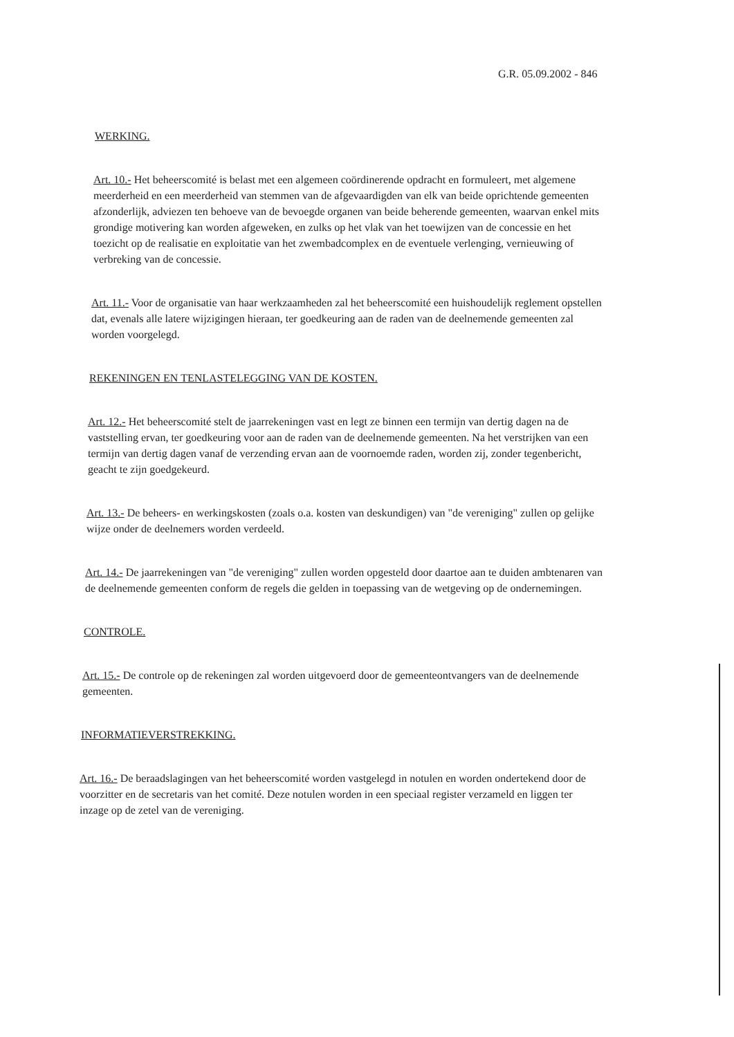G.R. 05.09.2002 - 846
WERKING.
Art. 10.- Het beheerscomité is belast met een algemeen coördinerende opdracht en formuleert, met algemene meerderheid en een meerderheid van stemmen van de afgevaardigden van elk van beide oprichtende gemeenten afzonderlijk, adviezen ten behoeve van de bevoegde organen van beide beherende gemeenten, waarvan enkel mits grondige motivering kan worden afgeweken, en zulks op het vlak van het toewijzen van de concessie en het toezicht op de realisatie en exploitatie van het zwembadcomplex en de eventuele verlenging, vernieuwing of verbreking van de concessie.
Art. 11.- Voor de organisatie van haar werkzaamheden zal het beheerscomité een huishoudelijk reglement opstellen dat, evenals alle latere wijzigingen hieraan, ter goedkeuring aan de raden van de deelnemende gemeenten zal worden voorgelegd.
REKENINGEN EN TENLASTELEGGING VAN DE KOSTEN.
Art. 12.- Het beheerscomité stelt de jaarrekeningen vast en legt ze binnen een termijn van dertig dagen na de vaststelling ervan, ter goedkeuring voor aan de raden van de deelnemende gemeenten. Na het verstrijken van een termijn van dertig dagen vanaf de verzending ervan aan de voornoemde raden, worden zij, zonder tegenbericht, geacht te zijn goedgekeurd.
Art. 13.- De beheers- en werkingskosten (zoals o.a. kosten van deskundigen) van "de vereniging" zullen op gelijke wijze onder de deelnemers worden verdeeld.
Art. 14.- De jaarrekeningen van "de vereniging" zullen worden opgesteld door daartoe aan te duiden ambtenaren van de deelnemende gemeenten conform de regels die gelden in toepassing van de wetgeving op de ondernemingen.
CONTROLE.
Art. 15.- De controle op de rekeningen zal worden uitgevoerd door de gemeenteontvangers van de deelnemende gemeenten.
INFORMATIEVERSTREKKING.
Art. 16.- De beraadslagingen van het beheerscomité worden vastgelegd in notulen en worden ondertekend door de voorzitter en de secretaris van het comité. Deze notulen worden in een speciaal register verzameld en liggen ter inzage op de zetel van de vereniging.